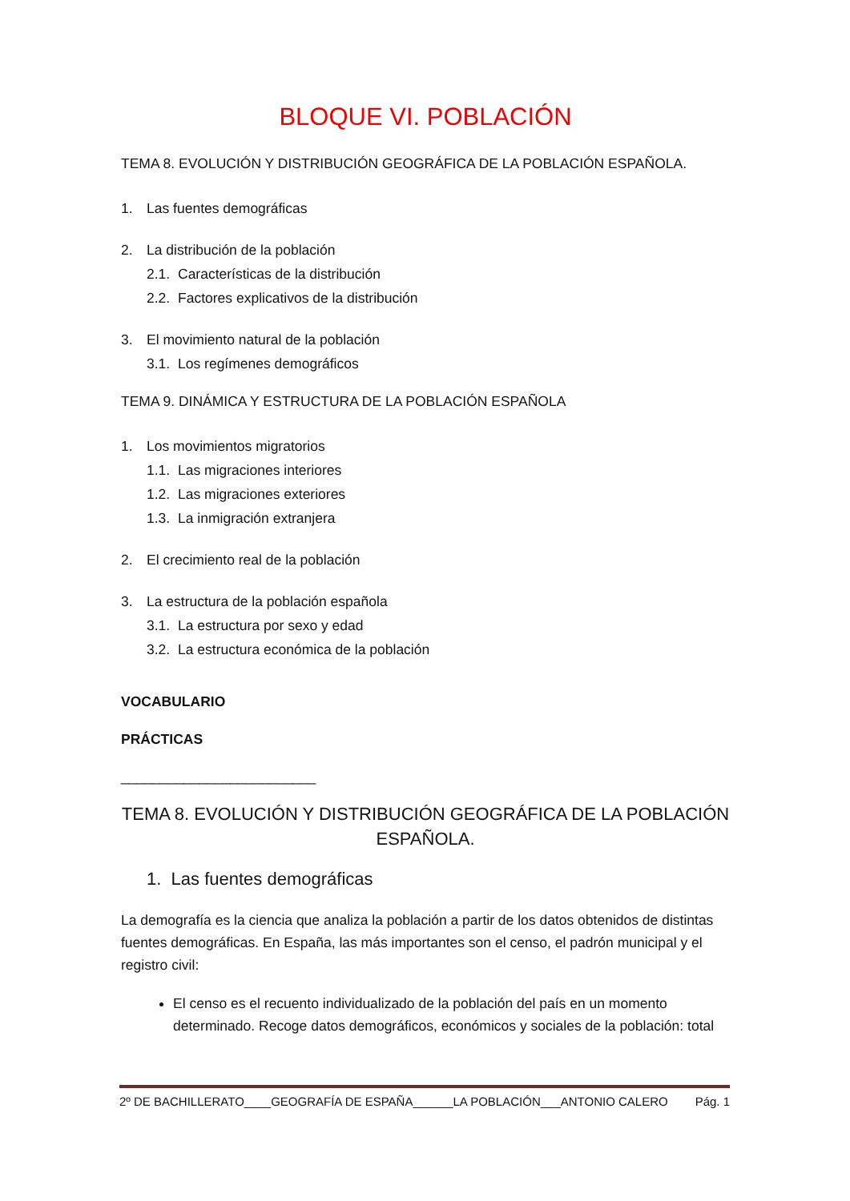BLOQUE VI. POBLACIÓN
TEMA 8. EVOLUCIÓN Y DISTRIBUCIÓN GEOGRÁFICA DE LA POBLACIÓN ESPAÑOLA.
1. Las fuentes demográficas
2. La distribución de la población
2.1. Características de la distribución
2.2. Factores explicativos de la distribución
3. El movimiento natural de la población
3.1. Los regímenes demográficos
TEMA 9. DINÁMICA Y ESTRUCTURA DE LA POBLACIÓN ESPAÑOLA
1. Los movimientos migratorios
1.1. Las migraciones interiores
1.2. Las migraciones exteriores
1.3. La inmigración extranjera
2. El crecimiento real de la población
3. La estructura de la población española
3.1. La estructura por sexo y edad
3.2. La estructura económica de la población
VOCABULARIO
PRÁCTICAS
_________________________
TEMA 8. EVOLUCIÓN Y DISTRIBUCIÓN GEOGRÁFICA DE LA POBLACIÓN ESPAÑOLA.
1. Las fuentes demográficas
La demografía es la ciencia que analiza la población a partir de los datos obtenidos de distintas fuentes demográficas. En España, las más importantes son el censo, el padrón municipal y el registro civil:
El censo es el recuento individualizado de la población del país en un momento determinado. Recoge datos demográficos, económicos y sociales de la población: total
2º DE BACHILLERATO____GEOGRAFÍA DE ESPAÑA______LA POBLACIÓN___ANTONIO CALERO Pág. 1